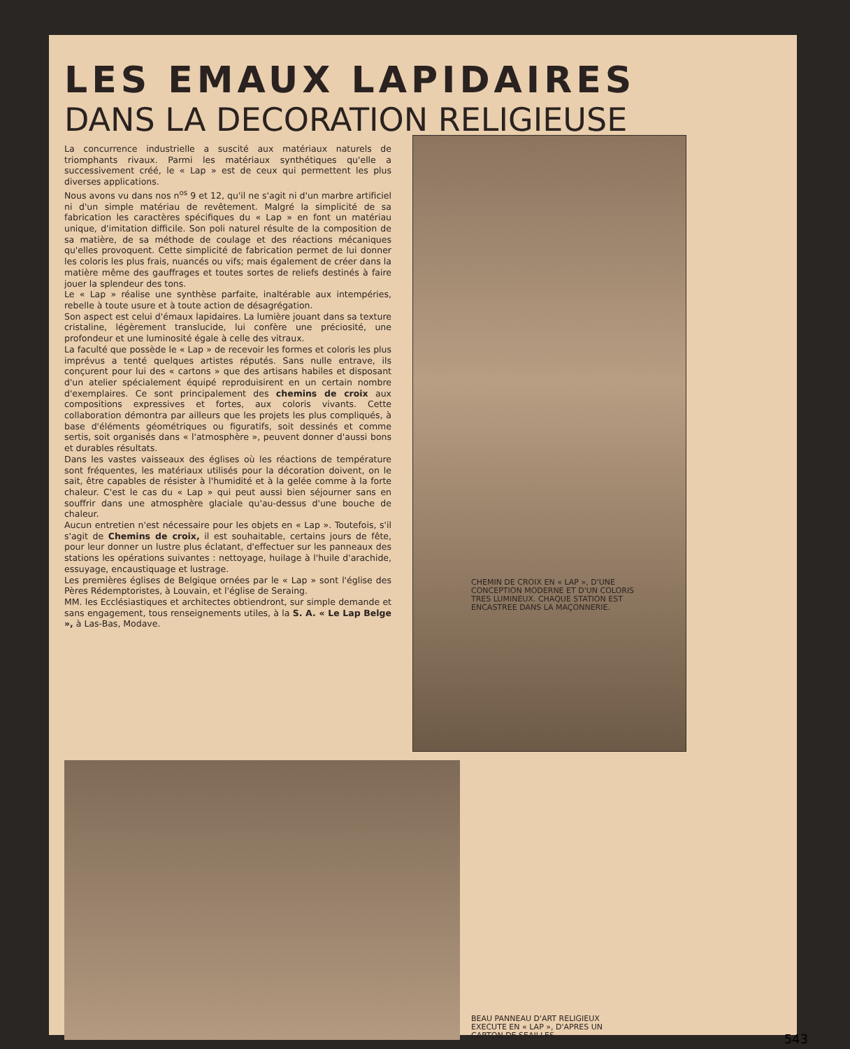LES EMAUX LAPIDAIRES
DANS LA DECORATION RELIGIEUSE
La concurrence industrielle a suscité aux matériaux naturels de triomphants rivaux. Parmi les matériaux synthétiques qu'elle a successivement créé, le « Lap » est de ceux qui permettent les plus diverses applications.
Nous avons vu dans nos n<sup>os</sup> 9 et 12, qu'il ne s'agit ni d'un marbre artificiel ni d'un simple matériau de revêtement. Malgré la simplicité de sa fabrication les caractères spécifiques du « Lap » en font un matériau unique, d'imitation difficile. Son poli naturel résulte de la composition de sa matière, de sa méthode de coulage et des réactions mécaniques qu'elles provoquent. Cette simplicité de fabrication permet de lui donner les coloris les plus frais, nuancés ou vifs; mais également de créer dans la matière même des gauffrages et toutes sortes de reliefs destinés à faire jouer la splendeur des tons.
Le « Lap » réalise une synthèse parfaite, inaltérable aux intempéries, rebelle à toute usure et à toute action de désagrégation.
Son aspect est celui d'émaux lapidaires. La lumière jouant dans sa texture cristaline, légèrement translucide, lui confère une préciosité, une profondeur et une luminosité égale à celle des vitraux.
La faculté que possède le « Lap » de recevoir les formes et coloris les plus imprévus a tenté quelques artistes réputés. Sans nulle entrave, ils conçurent pour lui des « cartons » que des artisans habiles et disposant d'un atelier spécialement équipé reproduisirent en un certain nombre d'exemplaires. Ce sont principalement des chemins de croix aux compositions expressives et fortes, aux coloris vivants. Cette collaboration démontra par ailleurs que les projets les plus compliqués, à base d'éléments géométriques ou figuratifs, soit dessinés et comme sertis, soit organisés dans « l'atmosphère », peuvent donner d'aussi bons et durables résultats.
Dans les vastes vaisseaux des églises où les réactions de température sont fréquentes, les matériaux utilisés pour la décoration doivent, on le sait, être capables de résister à l'humidité et à la gelée comme à la forte chaleur. C'est le cas du « Lap » qui peut aussi bien séjourner sans en souffrir dans une atmosphère glaciale qu'au-dessus d'une bouche de chaleur.
Aucun entretien n'est nécessaire pour les objets en « Lap ». Toutefois, s'il s'agit de Chemins de croix, il est souhaitable, certains jours de fête, pour leur donner un lustre plus éclatant, d'effectuer sur les panneaux des stations les opérations suivantes : nettoyage, huilage à l'huile d'arachide, essuyage, encaustiquage et lustrage.
Les premières églises de Belgique ornées par le « Lap » sont l'église des Pères Rédemptoristes, à Louvain, et l'église de Seraing.
MM. les Ecclésiastiques et architectes obtiendront, sur simple demande et sans engagement, tous renseignements utiles, à la S. A. « Le Lap Belge », à Las-Bas, Modave.
CHEMIN DE CROIX EN « LAP », D'UNE CONCEPTION MODERNE ET D'UN COLORIS TRES LUMINEUX. CHAQUE STATION EST ENCASTREE DANS LA MAÇONNERIE.
BEAU PANNEAU D'ART RELIGIEUX EXECUTE EN « LAP », D'APRES UN CARTON DE SEAILLES.
543